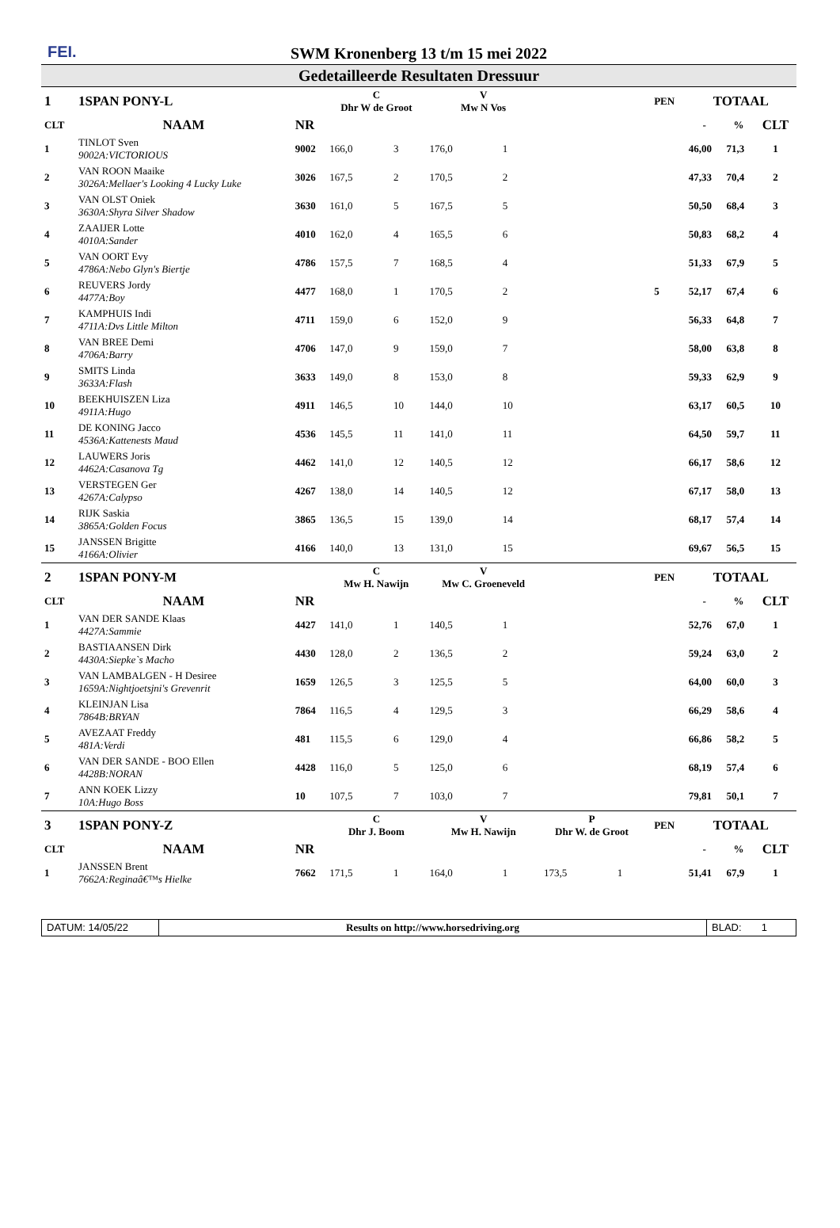FEI.
SWM Kronenberg 13 t/m 15 mei 2022
Gedetailleerde Resultaten Dressuur
| 1 | 1SPAN PONY-L | | C Dhr W de Groot | | V Mw N Vos | | | | | PEN | TOTAAL | | |
| CLT | NAAM | NR | | | | | | | | | - | % | CLT |
| 1 | TINLOT Sven 9002A:VICTORIOUS | 9002 | 166,0 | 3 | 176,0 | 1 | | | | | 46,00 | 71,3 | 1 |
| 2 | VAN ROON Maaike 3026A:Mellaer's Looking 4 Lucky Luke | 3026 | 167,5 | 2 | 170,5 | 2 | | | | | 47,33 | 70,4 | 2 |
| 3 | VAN OLST Oniek 3630A:Shyra Silver Shadow | 3630 | 161,0 | 5 | 167,5 | 5 | | | | | 50,50 | 68,4 | 3 |
| 4 | ZAAIJER Lotte 4010A:Sander | 4010 | 162,0 | 4 | 165,5 | 6 | | | | | 50,83 | 68,2 | 4 |
| 5 | VAN OORT Evy 4786A:Nebo Glyn's Biertje | 4786 | 157,5 | 7 | 168,5 | 4 | | | | | 51,33 | 67,9 | 5 |
| 6 | REUVERS Jordy 4477A:Boy | 4477 | 168,0 | 1 | 170,5 | 2 | | | | 5 | 52,17 | 67,4 | 6 |
| 7 | KAMPHUIS Indi 4711A:Dvs Little Milton | 4711 | 159,0 | 6 | 152,0 | 9 | | | | | 56,33 | 64,8 | 7 |
| 8 | VAN BREE Demi 4706A:Barry | 4706 | 147,0 | 9 | 159,0 | 7 | | | | | 58,00 | 63,8 | 8 |
| 9 | SMITS Linda 3633A:Flash | 3633 | 149,0 | 8 | 153,0 | 8 | | | | | 59,33 | 62,9 | 9 |
| 10 | BEEKHUISZEN Liza 4911A:Hugo | 4911 | 146,5 | 10 | 144,0 | 10 | | | | | 63,17 | 60,5 | 10 |
| 11 | DE KONING Jacco 4536A:Kattenests Maud | 4536 | 145,5 | 11 | 141,0 | 11 | | | | | 64,50 | 59,7 | 11 |
| 12 | LAUWERS Joris 4462A:Casanova Tg | 4462 | 141,0 | 12 | 140,5 | 12 | | | | | 66,17 | 58,6 | 12 |
| 13 | VERSTEGEN Ger 4267A:Calypso | 4267 | 138,0 | 14 | 140,5 | 12 | | | | | 67,17 | 58,0 | 13 |
| 14 | RIJK Saskia 3865A:Golden Focus | 3865 | 136,5 | 15 | 139,0 | 14 | | | | | 68,17 | 57,4 | 14 |
| 15 | JANSSEN Brigitte 4166A:Olivier | 4166 | 140,0 | 13 | 131,0 | 15 | | | | | 69,67 | 56,5 | 15 |
| 2 | 1SPAN PONY-M | | C Mw H. Nawijn | | V Mw C. Groeneveld | | | | | PEN | TOTAAL | | |
| CLT | NAAM | NR | | | | | | | | | - | % | CLT |
| 1 | VAN DER SANDE Klaas 4427A:Sammie | 4427 | 141,0 | 1 | 140,5 | 1 | | | | | 52,76 | 67,0 | 1 |
| 2 | BASTIAANSEN Dirk 4430A:Siepke`s Macho | 4430 | 128,0 | 2 | 136,5 | 2 | | | | | 59,24 | 63,0 | 2 |
| 3 | VAN LAMBALGEN - H Desiree 1659A:Nightjoetsjni's Grevenrit | 1659 | 126,5 | 3 | 125,5 | 5 | | | | | 64,00 | 60,0 | 3 |
| 4 | KLEINJAN Lisa 7864B:BRYAN | 7864 | 116,5 | 4 | 129,5 | 3 | | | | | 66,29 | 58,6 | 4 |
| 5 | AVEZAAT Freddy 481A:Verdi | 481 | 115,5 | 6 | 129,0 | 4 | | | | | 66,86 | 58,2 | 5 |
| 6 | VAN DER SANDE - BOO Ellen 4428B:NORAN | 4428 | 116,0 | 5 | 125,0 | 6 | | | | | 68,19 | 57,4 | 6 |
| 7 | ANN KOEK Lizzy 10A:Hugo Boss | 10 | 107,5 | 7 | 103,0 | 7 | | | | | 79,81 | 50,1 | 7 |
| 3 | 1SPAN PONY-Z | | C Dhr J. Boom | | V Mw H. Nawijn | | P Dhr W. de Groot | | | PEN | TOTAAL | | |
| CLT | NAAM | NR | | | | | | | | | - | % | CLT |
| 1 | JANSSEN Brent 7662A:Reginaâ€™s Hielke | 7662 | 171,5 | 1 | 164,0 | 1 | 173,5 | 1 | | | 51,41 | 67,9 | 1 |
DATUM: 14/05/22 Results on http://www.horsedriving.org
BLAD: 1